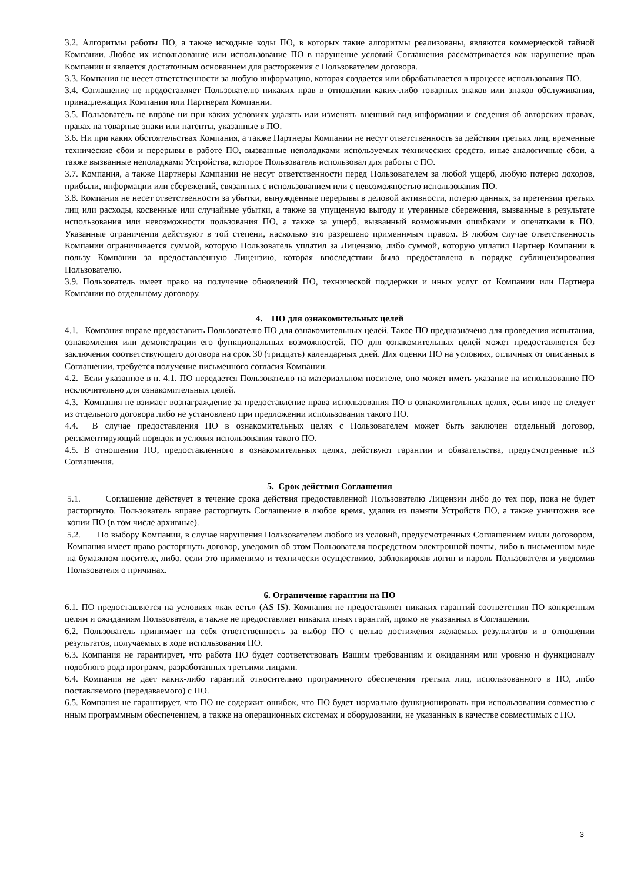3.2. Алгоритмы работы ПО, а также исходные коды ПО, в которых такие алгоритмы реализованы, являются коммерческой тайной Компании. Любое их использование или использование ПО в нарушение условий Соглашения рассматривается как нарушение прав Компании и является достаточным основанием для расторжения с Пользователем договора.
3.3. Компания не несет ответственности за любую информацию, которая создается или обрабатывается в процессе использования ПО.
3.4. Соглашение не предоставляет Пользователю никаких прав в отношении каких-либо товарных знаков или знаков обслуживания, принадлежащих Компании или Партнерам Компании.
3.5. Пользователь не вправе ни при каких условиях удалять или изменять внешний вид информации и сведения об авторских правах, правах на товарные знаки или патенты, указанные в ПО.
3.6. Ни при каких обстоятельствах Компания, а также Партнеры Компании не несут ответственность за действия третьих лиц, временные технические сбои и перерывы в работе ПО, вызванные неполадками используемых технических средств, иные аналогичные сбои, а также вызванные неполадками Устройства, которое Пользователь использовал для работы с ПО.
3.7. Компания, а также Партнеры Компании не несут ответственности перед Пользователем за любой ущерб, любую потерю доходов, прибыли, информации или сбережений, связанных с использованием или с невозможностью использования ПО.
3.8. Компания не несет ответственности за убытки, вынужденные перерывы в деловой активности, потерю данных, за претензии третьих лиц или расходы, косвенные или случайные убытки, а также за упущенную выгоду и утерянные сбережения, вызванные в результате использования или невозможности пользования ПО, а также за ущерб, вызванный возможными ошибками и опечатками в ПО. Указанные ограничения действуют в той степени, насколько это разрешено применимым правом. В любом случае ответственность Компании ограничивается суммой, которую Пользователь уплатил за Лицензию, либо суммой, которую уплатил Партнер Компании в пользу Компании за предоставленную Лицензию, которая впоследствии была предоставлена в порядке сублицензирования Пользователю.
3.9. Пользователь имеет право на получение обновлений ПО, технической поддержки и иных услуг от Компании или Партнера Компании по отдельному договору.
4. ПО для ознакомительных целей
4.1. Компания вправе предоставить Пользователю ПО для ознакомительных целей. Такое ПО предназначено для проведения испытания, ознакомления или демонстрации его функциональных возможностей. ПО для ознакомительных целей может предоставляется без заключения соответствующего договора на срок 30 (тридцать) календарных дней. Для оценки ПО на условиях, отличных от описанных в Соглашении, требуется получение письменного согласия Компании.
4.2. Если указанное в п. 4.1. ПО передается Пользователю на материальном носителе, оно может иметь указание на использование ПО исключительно для ознакомительных целей.
4.3. Компания не взимает вознаграждение за предоставление права использования ПО в ознакомительных целях, если иное не следует из отдельного договора либо не установлено при предложении использования такого ПО.
4.4. В случае предоставления ПО в ознакомительных целях с Пользователем может быть заключен отдельный договор, регламентирующий порядок и условия использования такого ПО.
4.5. В отношении ПО, предоставленного в ознакомительных целях, действуют гарантии и обязательства, предусмотренные п.3 Соглашения.
5. Срок действия Соглашения
5.1. Соглашение действует в течение срока действия предоставленной Пользователю Лицензии либо до тех пор, пока не будет расторгнуто. Пользователь вправе расторгнуть Соглашение в любое время, удалив из памяти Устройств ПО, а также уничтожив все копии ПО (в том числе архивные).
5.2. По выбору Компании, в случае нарушения Пользователем любого из условий, предусмотренных Соглашением и/или договором, Компания имеет право расторгнуть договор, уведомив об этом Пользователя посредством электронной почты, либо в письменном виде на бумажном носителе, либо, если это применимо и технически осуществимо, заблокировав логин и пароль Пользователя и уведомив Пользователя о причинах.
6. Ограничение гарантии на ПО
6.1. ПО предоставляется на условиях «как есть» (AS IS). Компания не предоставляет никаких гарантий соответствия ПО конкретным целям и ожиданиям Пользователя, а также не предоставляет никаких иных гарантий, прямо не указанных в Соглашении.
6.2. Пользователь принимает на себя ответственность за выбор ПО с целью достижения желаемых результатов и в отношении результатов, получаемых в ходе использования ПО.
6.3. Компания не гарантирует, что работа ПО будет соответствовать Вашим требованиям и ожиданиям или уровню и функционалу подобного рода программ, разработанных третьими лицами.
6.4. Компания не дает каких-либо гарантий относительно программного обеспечения третьих лиц, использованного в ПО, либо поставляемого (передаваемого) с ПО.
6.5. Компания не гарантирует, что ПО не содержит ошибок, что ПО будет нормально функционировать при использовании совместно с иным программным обеспечением, а также на операционных системах и оборудовании, не указанных в качестве совместимых с ПО.
3